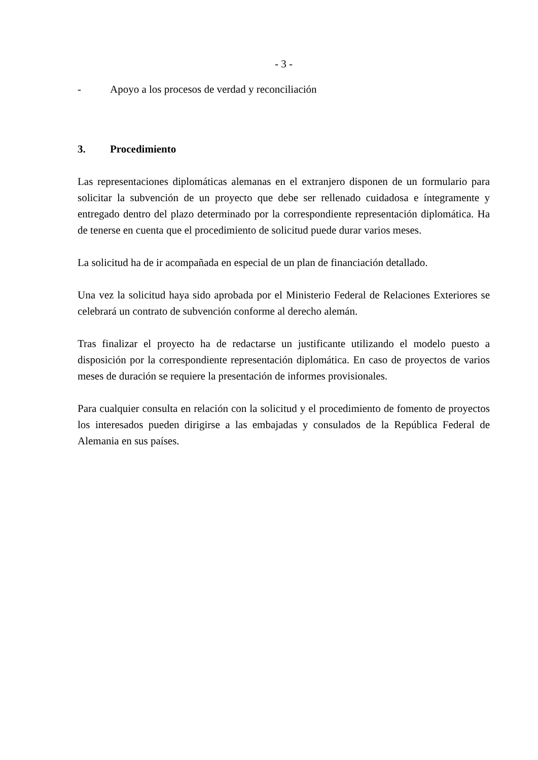- 3 -
- Apoyo a los procesos de verdad y reconciliación
3. Procedimiento
Las representaciones diplomáticas alemanas en el extranjero disponen de un formulario para solicitar la subvención de un proyecto que debe ser rellenado cuidadosa e íntegramente y entregado dentro del plazo determinado por la correspondiente representación diplomática. Ha de tenerse en cuenta que el procedimiento de solicitud puede durar varios meses.
La solicitud ha de ir acompañada en especial de un plan de financiación detallado.
Una vez la solicitud haya sido aprobada por el Ministerio Federal de Relaciones Exteriores se celebrará un contrato de subvención conforme al derecho alemán.
Tras finalizar el proyecto ha de redactarse un justificante utilizando el modelo puesto a disposición por la correspondiente representación diplomática. En caso de proyectos de varios meses de duración se requiere la presentación de informes provisionales.
Para cualquier consulta en relación con la solicitud y el procedimiento de fomento de proyectos los interesados pueden dirigirse a las embajadas y consulados de la República Federal de Alemania en sus países.